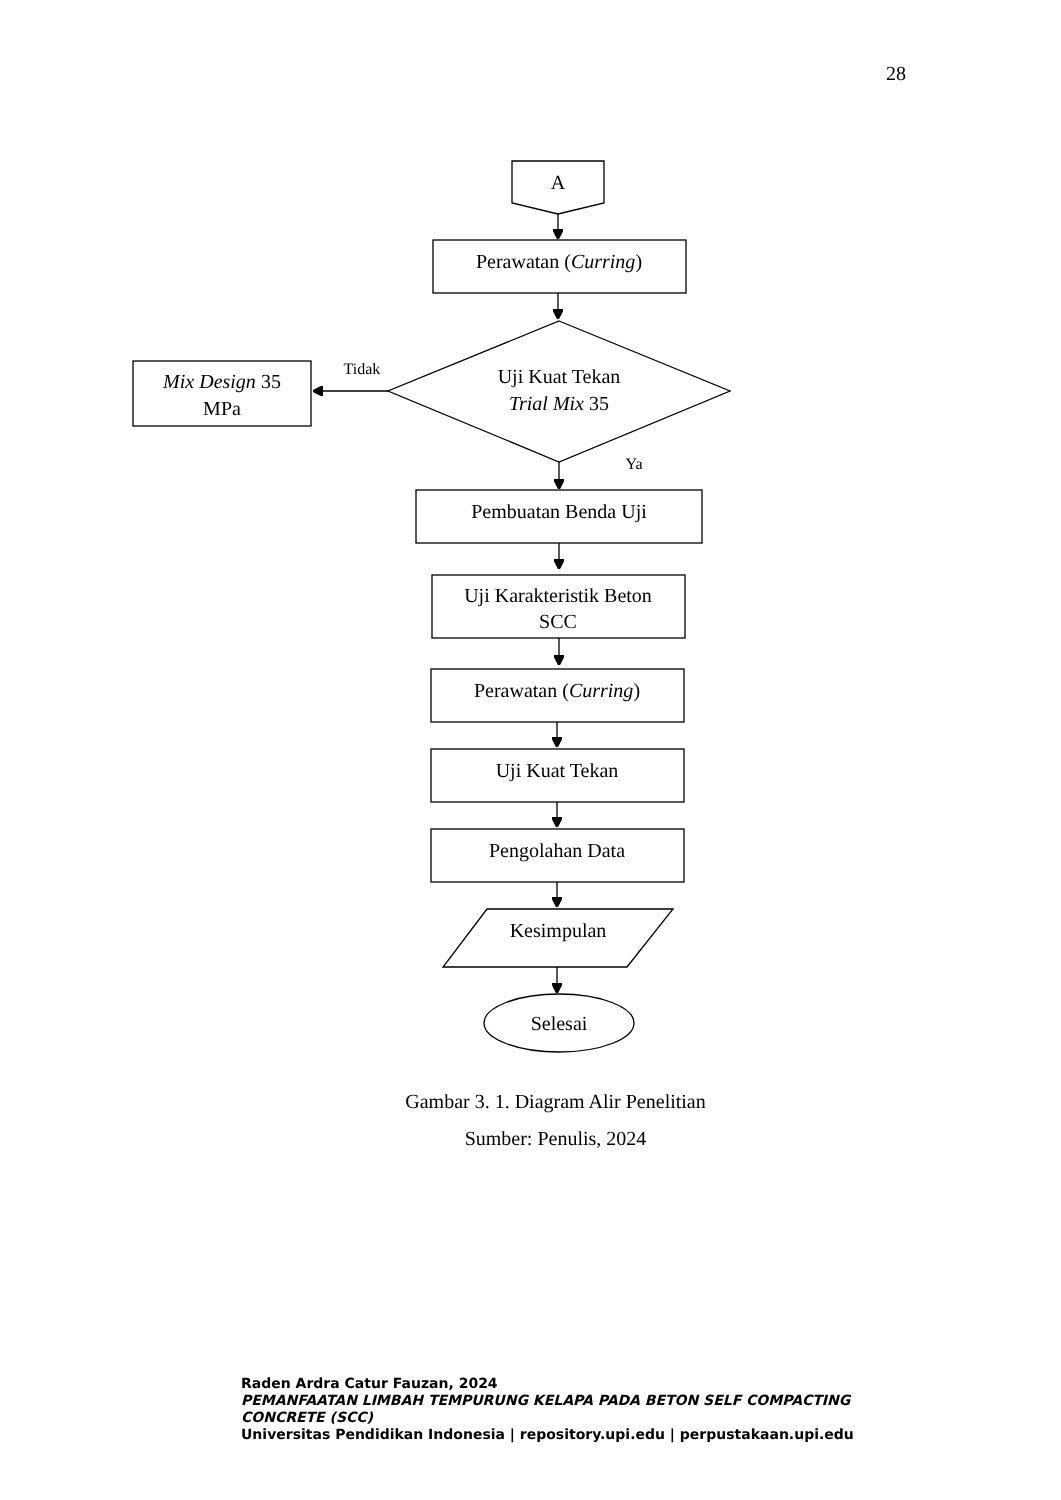28
A
Perawatan (Curring)
Uji Kuat Tekan
Trial Mix 35
Mix Design 35
MPa
Tidak
Ya
Pembuatan Benda Uji
Uji Karakteristik Beton
SCC
Perawatan (Curring)
Uji Kuat Tekan
Pengolahan Data
Kesimpulan
Selesai
Gambar 3. 1. Diagram Alir Penelitian
Sumber: Penulis, 2024
Raden Ardra Catur Fauzan, 2024
PEMANFAATAN LIMBAH TEMPURUNG KELAPA PADA BETON SELF COMPACTING CONCRETE (SCC)
Universitas Pendidikan Indonesia | repository.upi.edu | perpustakaan.upi.edu